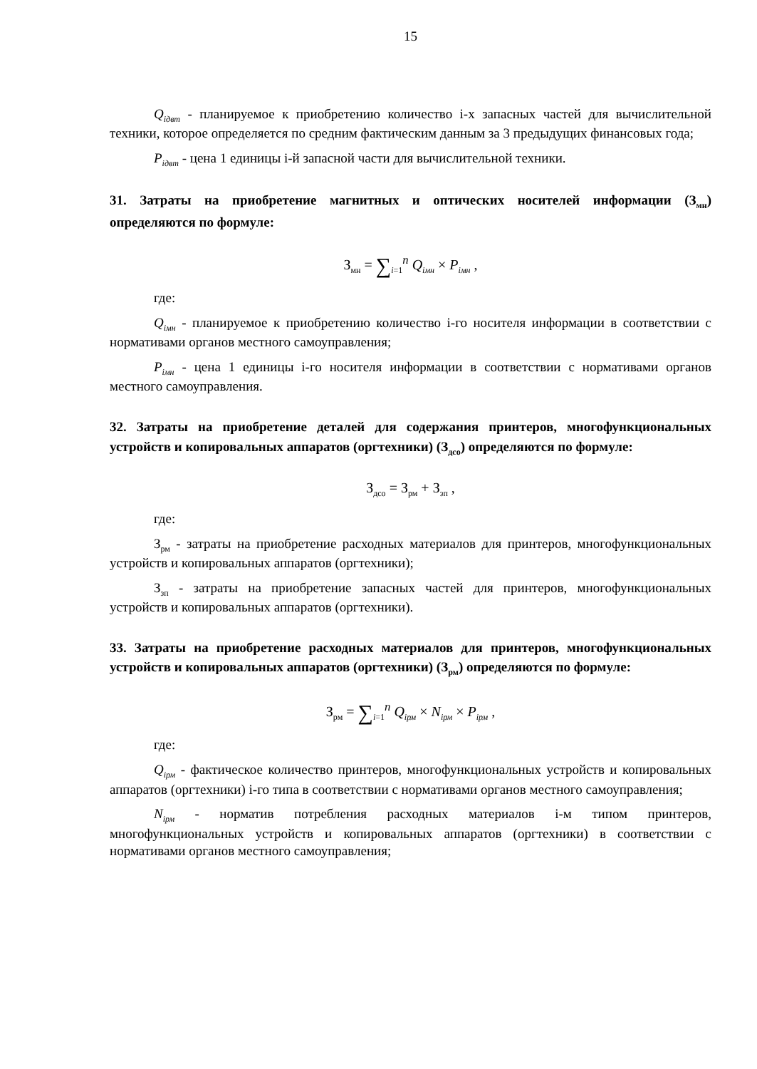15
Q<sub>iдвт</sub> - планируемое к приобретению количество i-х запасных частей для вычислительной техники, которое определяется по средним фактическим данным за 3 предыдущих финансовых года;
P<sub>iдвт</sub> - цена 1 единицы i-й запасной части для вычислительной техники.
31. Затраты на приобретение магнитных и оптических носителей информации (З<sub>мн</sub>) определяются по формуле:
З<sub>мн</sub> = ∑<sub>i=1</sub><sup>n</sup> Q<sub>iмн</sub> × P<sub>iмн</sub> ,
где:
Q<sub>iмн</sub> - планируемое к приобретению количество i-го носителя информации в соответствии с нормативами органов местного самоуправления;
P<sub>iмн</sub> - цена 1 единицы i-го носителя информации в соответствии с нормативами органов местного самоуправления.
32. Затраты на приобретение деталей для содержания принтеров, многофункциональных устройств и копировальных аппаратов (оргтехники) (З<sub>дсо</sub>) определяются по формуле:
З<sub>дсо</sub> = З<sub>рм</sub> + З<sub>зп</sub> ,
где:
З<sub>рм</sub> - затраты на приобретение расходных материалов для принтеров, многофункциональных устройств и копировальных аппаратов (оргтехники);
З<sub>зп</sub> - затраты на приобретение запасных частей для принтеров, многофункциональных устройств и копировальных аппаратов (оргтехники).
33. Затраты на приобретение расходных материалов для принтеров, многофункциональных устройств и копировальных аппаратов (оргтехники) (З<sub>рм</sub>) определяются по формуле:
З<sub>рм</sub> = ∑<sub>i=1</sub><sup>n</sup> Q<sub>iрм</sub> × N<sub>iрм</sub> × P<sub>iрм</sub> ,
где:
Q<sub>iрм</sub> - фактическое количество принтеров, многофункциональных устройств и копировальных аппаратов (оргтехники) i-го типа в соответствии с нормативами органов местного самоуправления;
N<sub>iрм</sub> - норматив потребления расходных материалов i-м типом принтеров, многофункциональных устройств и копировальных аппаратов (оргтехники) в соответствии с нормативами органов местного самоуправления;